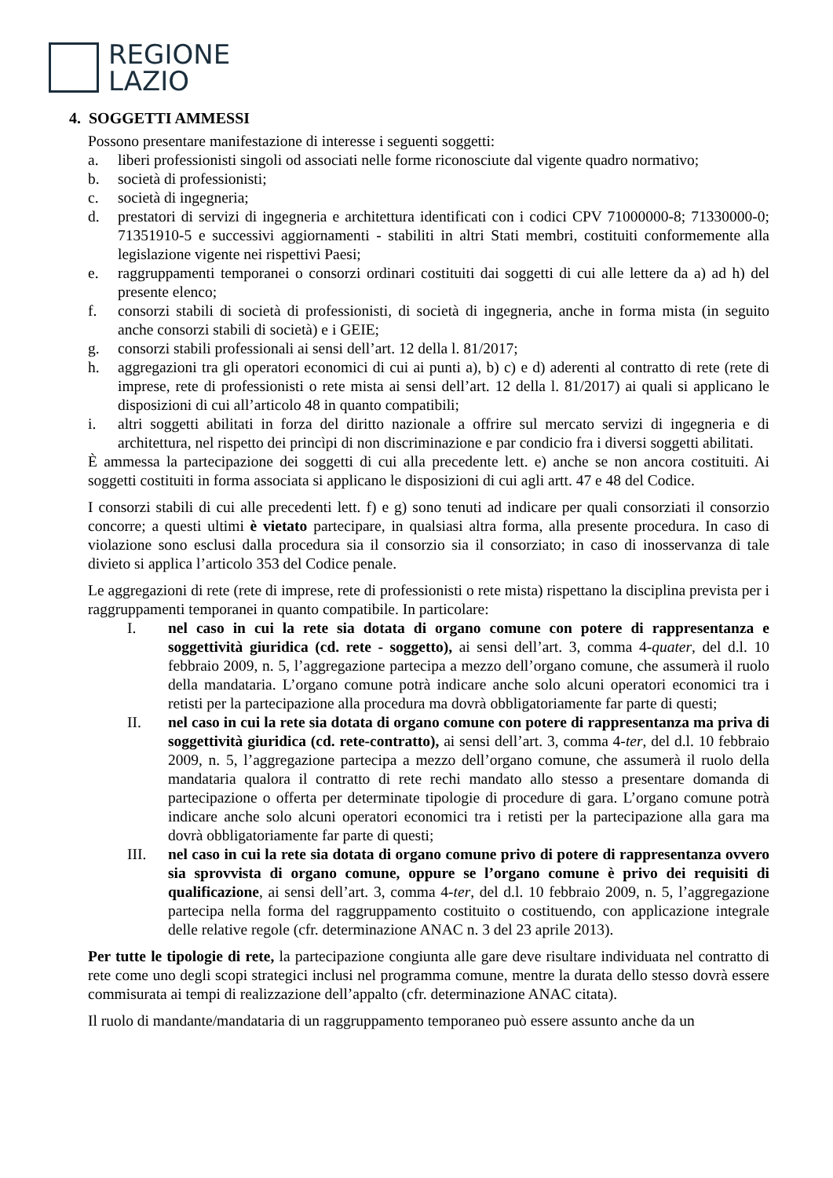REGIONE
LAZIO
4. SOGGETTI AMMESSI
Possono presentare manifestazione di interesse i seguenti soggetti:
a. liberi professionisti singoli od associati nelle forme riconosciute dal vigente quadro normativo;
b. società di professionisti;
c. società di ingegneria;
d. prestatori di servizi di ingegneria e architettura identificati con i codici CPV 71000000-8; 71330000-0; 71351910-5 e successivi aggiornamenti - stabiliti in altri Stati membri, costituiti conformemente alla legislazione vigente nei rispettivi Paesi;
e. raggruppamenti temporanei o consorzi ordinari costituiti dai soggetti di cui alle lettere da a) ad h) del presente elenco;
f. consorzi stabili di società di professionisti, di società di ingegneria, anche in forma mista (in seguito anche consorzi stabili di società) e i GEIE;
g. consorzi stabili professionali ai sensi dell’art. 12 della l. 81/2017;
h. aggregazioni tra gli operatori economici di cui ai punti a), b) c) e d) aderenti al contratto di rete (rete di imprese, rete di professionisti o rete mista ai sensi dell’art. 12 della l. 81/2017) ai quali si applicano le disposizioni di cui all’articolo 48 in quanto compatibili;
i. altri soggetti abilitati in forza del diritto nazionale a offrire sul mercato servizi di ingegneria e di architettura, nel rispetto dei princìpi di non discriminazione e par condicio fra i diversi soggetti abilitati.
È ammessa la partecipazione dei soggetti di cui alla precedente lett. e) anche se non ancora costituiti. Ai soggetti costituiti in forma associata si applicano le disposizioni di cui agli artt. 47 e 48 del Codice.
I consorzi stabili di cui alle precedenti lett. f) e g) sono tenuti ad indicare per quali consorziati il consorzio concorre; a questi ultimi è vietato partecipare, in qualsiasi altra forma, alla presente procedura. In caso di violazione sono esclusi dalla procedura sia il consorzio sia il consorziato; in caso di inosservanza di tale divieto si applica l’articolo 353 del Codice penale.
Le aggregazioni di rete (rete di imprese, rete di professionisti o rete mista) rispettano la disciplina prevista per i raggruppamenti temporanei in quanto compatibile. In particolare:
I. nel caso in cui la rete sia dotata di organo comune con potere di rappresentanza e soggettività giuridica (cd. rete - soggetto), ai sensi dell’art. 3, comma 4-quater, del d.l. 10 febbraio 2009, n. 5, l’aggregazione partecipa a mezzo dell’organo comune, che assumerà il ruolo della mandataria. L’organo comune potrà indicare anche solo alcuni operatori economici tra i retisti per la partecipazione alla procedura ma dovrà obbligatoriamente far parte di questi;
II. nel caso in cui la rete sia dotata di organo comune con potere di rappresentanza ma priva di soggettività giuridica (cd. rete-contratto), ai sensi dell’art. 3, comma 4-ter, del d.l. 10 febbraio 2009, n. 5, l’aggregazione partecipa a mezzo dell’organo comune, che assumerà il ruolo della mandataria qualora il contratto di rete rechi mandato allo stesso a presentare domanda di partecipazione o offerta per determinate tipologie di procedure di gara. L’organo comune potrà indicare anche solo alcuni operatori economici tra i retisti per la partecipazione alla gara ma dovrà obbligatoriamente far parte di questi;
III. nel caso in cui la rete sia dotata di organo comune privo di potere di rappresentanza ovvero sia sprovvista di organo comune, oppure se l’organo comune è privo dei requisiti di qualificazione, ai sensi dell’art. 3, comma 4-ter, del d.l. 10 febbraio 2009, n. 5, l’aggregazione partecipa nella forma del raggruppamento costituito o costituendo, con applicazione integrale delle relative regole (cfr. determinazione ANAC n. 3 del 23 aprile 2013).
Per tutte le tipologie di rete, la partecipazione congiunta alle gare deve risultare individuata nel contratto di rete come uno degli scopi strategici inclusi nel programma comune, mentre la durata dello stesso dovrà essere commisurata ai tempi di realizzazione dell’appalto (cfr. determinazione ANAC citata).
Il ruolo di mandante/mandataria di un raggruppamento temporaneo può essere assunto anche da un